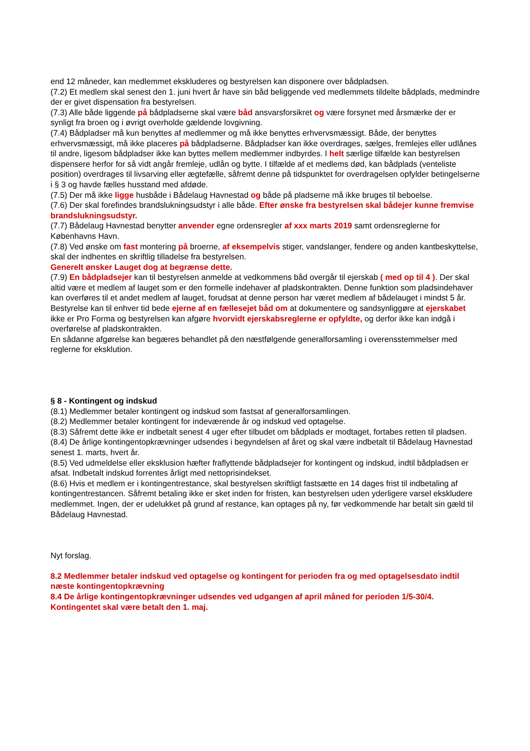end 12 måneder, kan medlemmet ekskluderes og bestyrelsen kan disponere over bådpladsen.
(7.2) Et medlem skal senest den 1. juni hvert år have sin båd beliggende ved medlemmets tildelte bådplads, medmindre der er givet dispensation fra bestyrelsen.
(7.3) Alle både liggende på bådpladserne skal være båd ansvarsforsikret og være forsynet med årsmærke der er synligt fra broen og i øvrigt overholde gældende lovgivning.
(7.4) Bådpladser må kun benyttes af medlemmer og må ikke benyttes erhvervsmæssigt. Både, der benyttes erhvervsmæssigt, må ikke placeres på bådpladserne. Bådpladser kan ikke overdrages, sælges, fremlejes eller udlånes til andre, ligesom bådpladser ikke kan byttes mellem medlemmer indbyrdes. I helt særlige tilfælde kan bestyrelsen dispensere herfor for så vidt angår fremleje, udlån og bytte. I tilfælde af et medlems død, kan bådplads (venteliste position) overdrages til livsarving eller ægtefælle, såfremt denne på tidspunktet for overdragelsen opfylder betingelserne i § 3 og havde fælles husstand med afdøde.
(7.5) Der må ikke ligge husbåde i Bådelaug Havnestad og både på pladserne må ikke bruges til beboelse.
(7.6) Der skal forefindes brandslukningsudstyr i alle både. Efter ønske fra bestyrelsen skal bådejer kunne fremvise brandslukningsudstyr.
(7.7) Bådelaug Havnestad benytter anvender egne ordensregler af xxx marts 2019 samt ordensreglerne for Københavns Havn.
(7.8) Ved ønske om fast montering på broerne, af eksempelvis stiger, vandslanger, fendere og anden kantbeskyttelse, skal der indhentes en skriftlig tilladelse fra bestyrelsen.
Generelt ønsker Lauget dog at begrænse dette.
(7.9) En bådpladsejer kan til bestyrelsen anmelde at vedkommens båd overgår til ejerskab ( med op til 4 ). Der skal altid være et medlem af lauget som er den formelle indehaver af pladskontrakten. Denne funktion som pladsindehaver kan overføres til et andet medlem af lauget, forudsat at denne person har været medlem af bådelauget i mindst 5 år.
Bestyrelse kan til enhver tid bede ejerne af en fællesejet båd om at dokumentere og sandsynliggøre at ejerskabet ikke er Pro Forma og bestyrelsen kan afgøre hvorvidt ejerskabsreglerne er opfyldte, og derfor ikke kan indgå i overførelse af pladskontrakten.
En sådanne afgørelse kan begæres behandlet på den næstfølgende generalforsamling i overensstemmelser med reglerne for eksklution.
§ 8 - Kontingent og indskud
(8.1) Medlemmer betaler kontingent og indskud som fastsat af generalforsamlingen.
(8.2) Medlemmer betaler kontingent for indeværende år og indskud ved optagelse.
(8.3) Såfremt dette ikke er indbetalt senest 4 uger efter tilbudet om bådplads er modtaget, fortabes retten til pladsen.
(8.4) De årlige kontingentopkrævninger udsendes i begyndelsen af året og skal være indbetalt til Bådelaug Havnestad senest 1. marts, hvert år.
(8.5) Ved udmeldelse eller eksklusion hæfter fraflyttende bådpladsejer for kontingent og indskud, indtil bådpladsen er afsat. Indbetalt indskud forrentes årligt med nettoprisindekset.
(8.6) Hvis et medlem er i kontingentrestance, skal bestyrelsen skriftligt fastsætte en 14 dages frist til indbetaling af kontingentrestancen. Såfremt betaling ikke er sket inden for fristen, kan bestyrelsen uden yderligere varsel ekskludere medlemmet. Ingen, der er udelukket på grund af restance, kan optages på ny, før vedkommende har betalt sin gæld til Bådelaug Havnestad.
Nyt forslag.
8.2 Medlemmer betaler indskud ved optagelse og kontingent for perioden fra og med optagelsesdato indtil næste kontingentopkrævning
8.4 De årlige kontingentopkrævninger udsendes ved udgangen af april måned for perioden 1/5-30/4. Kontingentet skal være betalt den 1. maj.